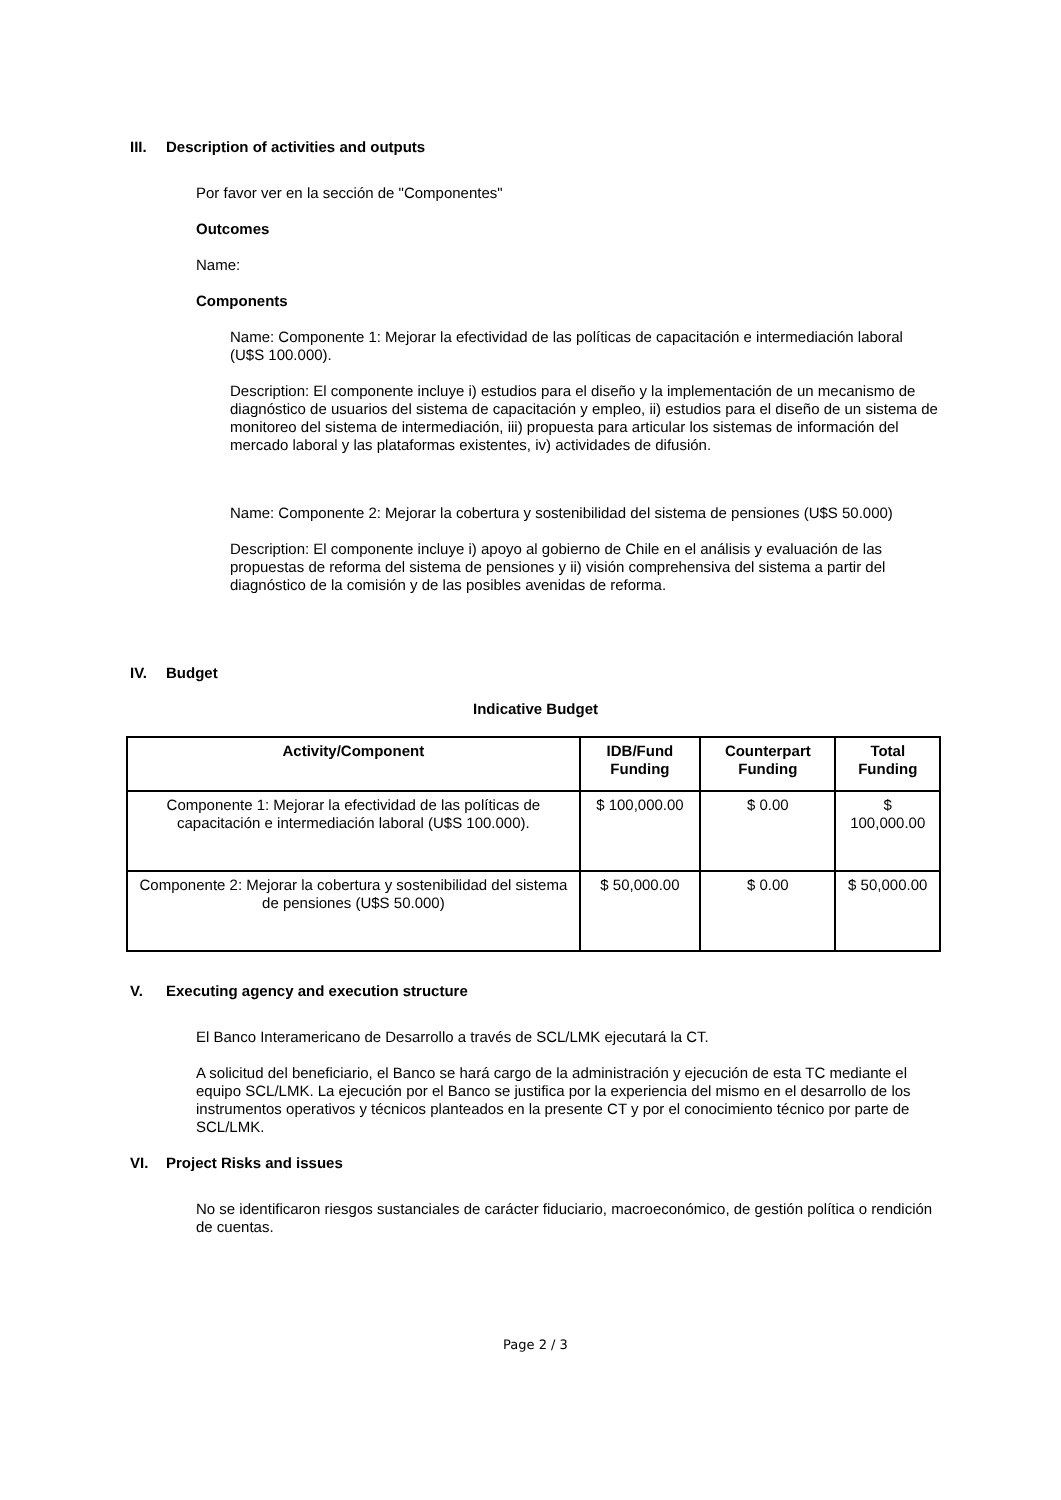III. Description of activities and outputs
Por favor ver en la sección de "Componentes"
Outcomes
Name:
Components
Name: Componente 1: Mejorar la efectividad de las políticas de capacitación e intermediación laboral (U$S 100.000).
Description: El componente incluye i) estudios para el diseño y la implementación de un mecanismo de diagnóstico de usuarios del sistema de capacitación y empleo, ii) estudios para el diseño de un sistema de monitoreo del sistema de intermediación, iii) propuesta para articular los sistemas de información del mercado laboral y las plataformas existentes, iv) actividades de difusión.
Name: Componente 2: Mejorar la cobertura y sostenibilidad del sistema de pensiones (U$S 50.000)
Description: El componente incluye i) apoyo al gobierno de Chile en el análisis y evaluación de las propuestas de reforma del sistema de pensiones y ii) visión comprehensiva del sistema a partir del diagnóstico de la comisión y de las posibles avenidas de reforma.
IV. Budget
Indicative Budget
| Activity/Component | IDB/Fund Funding | Counterpart Funding | Total Funding |
| --- | --- | --- | --- |
| Componente 1: Mejorar la efectividad de las políticas de capacitación e intermediación laboral (U$S 100.000). | $ 100,000.00 | $ 0.00 | $ 100,000.00 |
| Componente 2: Mejorar la cobertura y sostenibilidad del sistema de pensiones (U$S 50.000) | $ 50,000.00 | $ 0.00 | $ 50,000.00 |
V. Executing agency and execution structure
El Banco Interamericano de Desarrollo a través de SCL/LMK ejecutará la CT.
A solicitud del beneficiario, el Banco se hará cargo de la administración y ejecución de esta TC mediante el equipo SCL/LMK. La ejecución por el Banco se justifica por la experiencia del mismo en el desarrollo de los instrumentos operativos y técnicos planteados en la presente CT y por el conocimiento técnico por parte de SCL/LMK.
VI. Project Risks and issues
No se identificaron riesgos sustanciales de carácter fiduciario, macroeconómico, de gestión política o rendición de cuentas.
Page 2 / 3